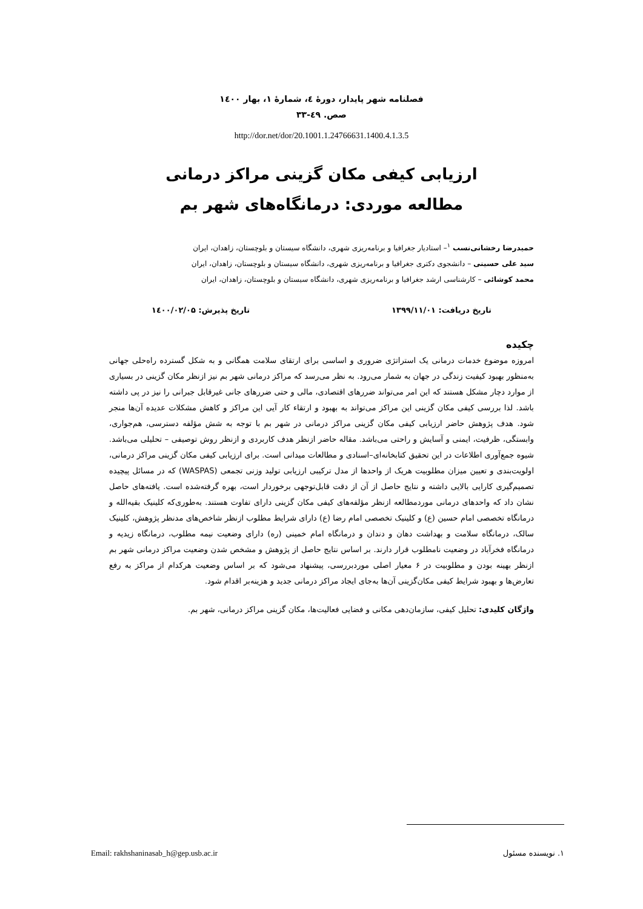فصلنامه شهر پایدار، دورهٔ ٤، شمارهٔ ۱، بهار ۱٤۰۰
صص. ٤۹-۳۳
http://dor.net/dor/20.1001.1.24766631.1400.4.1.3.5
ارزیابی کیفی مکان گزینی مراکز درمانی
مطالعه موردی: درمانگاه‌های شهر بم
حمیدرضا رخشانی‌نسب <sup>۱</sup>– استادیار جغرافیا و برنامه‌ریزی شهری، دانشگاه سیستان و بلوچستان، زاهدان، ایران
سید علی حسینی – دانشجوی دکتری جغرافیا و برنامه‌ریزی شهری، دانشگاه سیستان و بلوچستان، زاهدان، ایران
محمد کوشائی – کارشناسی ارشد جغرافیا و برنامه‌ریزی شهری، دانشگاه سیستان و بلوچستان، زاهدان، ایران
تاریخ دریافت: ۱۳۹۹/۱۱/۰۱ تاریخ پذیرش: ۱٤۰۰/۰۲/۰۵
چکیده
امروزه موضوع خدمات درمانی یک استراتژی ضروری و اساسی برای ارتقای سلامت همگانی و به شکل گسترده راه‌حلی جهانی به‌منظور بهبود کیفیت زندگی در جهان به شمار می‌رود. به نظر می‌رسد که مراکز درمانی شهر بم نیز ازنظر مکان گزینی در بسیاری از موارد دچار مشکل هستند که این امر می‌تواند ضررهای اقتصادی، مالی و حتی ضررهای جانی غیرقابل جبرانی را نیز در پی داشته باشد. لذا بررسی کیفی مکان گزینی این مراکز می‌تواند به بهبود و ارتقاء کار آیی این مراکز و کاهش مشکلات عدیده آن‌ها منجر شود. هدف پژوهش حاضر ارزیابی کیفی مکان گزینی مراکز درمانی در شهر بم با توجه به شش مؤلفه دسترسی، هم‌جواری، وابستگی، ظرفیت، ایمنی و آسایش و راحتی می‌باشد. مقاله حاضر ازنظر هدف کاربردی و ازنظر روش توصیفی – تحلیلی می‌باشد. شیوه جمع‌آوری اطلاعات در این تحقیق کتابخانه‌ای–اسنادی و مطالعات میدانی است. برای ارزیابی کیفی مکان گزینی مراکز درمانی، اولویت‌بندی و تعیین میزان مطلوبیت هریک از واحدها از مدل ترکیبی ارزیابی تولید وزنی تجمعی (WASPAS) که در مسائل پیچیده تصمیم‌گیری کارایی بالایی داشته و نتایج حاصل از آن از دقت قابل‌توجهی برخوردار است، بهره گرفته‌شده است. یافته‌های حاصل نشان داد که واحدهای درمانی موردمطالعه ازنظر مؤلفه‌های کیفی مکان گزینی دارای تفاوت هستند. به‌طوری‌که کلینیک بقیه‌الله و درمانگاه تخصصی امام حسین (ع) و کلینیک تخصصی امام رضا (ع) دارای شرایط مطلوب ازنظر شاخص‌های مدنظر پژوهش، کلینیک سالک، درمانگاه سلامت و بهداشت دهان و دندان و درمانگاه امام خمینی (ره) دارای وضعیت نیمه مطلوب، درمانگاه زیدیه و درمانگاه فخرآباد در وضعیت نامطلوب قرار دارند. بر اساس نتایج حاصل از پژوهش و مشخص شدن وضعیت مراکز درمانی شهر بم ازنظر بهینه بودن و مطلوبیت در ۶ معیار اصلی موردبررسی، پیشنهاد می‌شود که بر اساس وضعیت هرکدام از مراکز به رفع تعارض‌ها و بهبود شرایط کیفی مکان‌گزینی آن‌ها به‌جای ایجاد مراکز درمانی جدید و هزینه‌بر اقدام شود.
واژگان کلیدی: تحلیل کیفی، سازمان‌دهی مکانی و فضایی فعالیت‌ها، مکان گزینی مراکز درمانی، شهر بم.
۱. نویسنده مسئول Email: rakhshaninasab_h@gep.usb.ac.ir